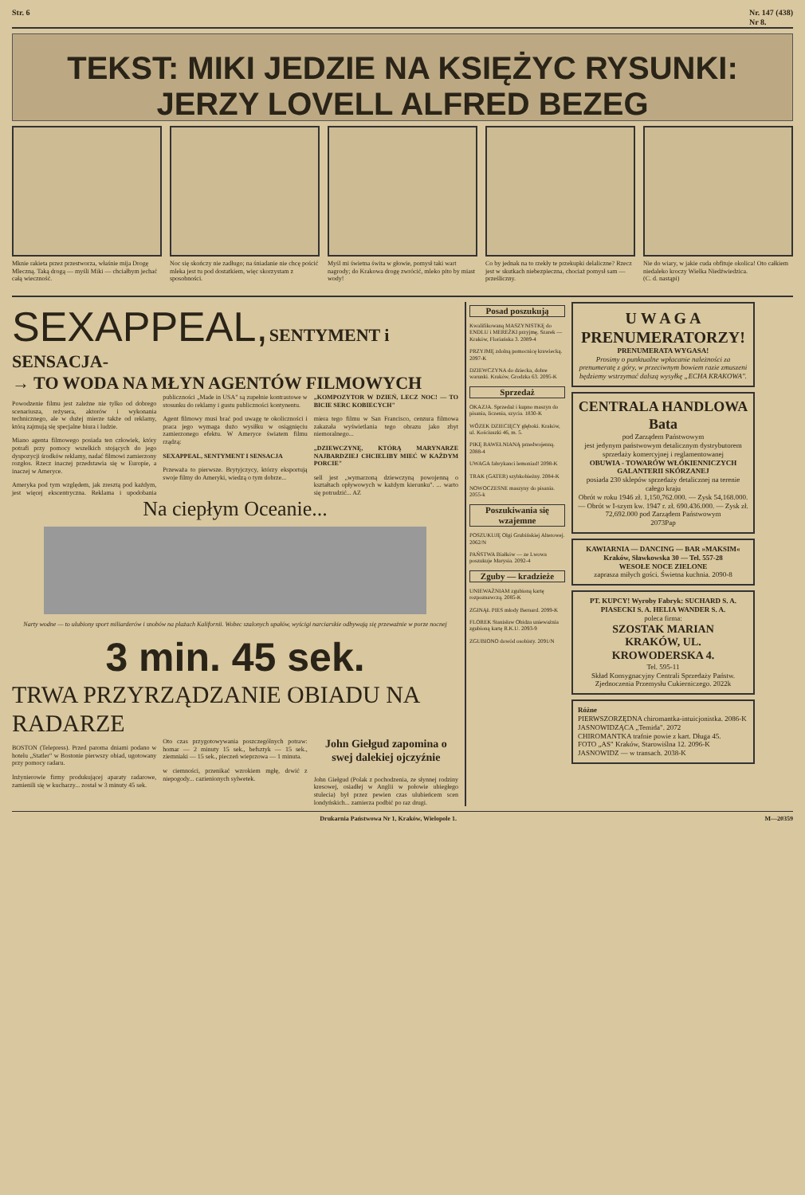Str. 6 Nr. 147 (438)
Nr 8.
TEKST: MIKI JEDZIE NA KSIĘŻYC RYSUNKI:
JERZY LOVELL ALFRED BEZEG
Mknie rakieta przez przestworza, właśnie mija Drogę Mleczną. Taką drogą — myśli Miki — chciałbym jechać całą wieczność.
Noc się skończy nie zadługo; na śniadanie nie chcę pościć mleka jest tu pod dostatkiem, więc skorzystam z sposobności.
Myśl mi świetna świta w głowie, pomysł taki wart nagrody; do Krakowa drogę zwrócić, mleko pito by miast wody!
Co by jednak na to rzekły te przekupki delaliczne? Rzecz jest w skutkach niebezpieczna, chociaż pomysł sam — prześliczny.
Nie do wiary, w jakie cuda obfituje okolica! Oto całkiem niedaleko kroczy Wielka Niedźwiedzica.
(C. d. nastąpi)
SEXAPPEAL, SENTYMENT i SENSACJA-
→ TO WODA NA MŁYN AGENTÓW FILMOWYCH
Powodzenie filmu jest zależne nie tylko od dobrego scenariusza, reżysera, aktorów i wykonania technicznego, ale w dużej mierze także od reklamy, którą zajmują się specjalne biura i ludzie.
Miano agenta filmowego posiada ten człowiek, który potrafi przy pomocy wszelkich stojących do jego dyspozycji środków reklamy, nadać filmowi zamierzony rozgłos. Rzecz inaczej przedstawia się w Europie, a inaczej w Ameryce.
Ameryka pod tym względem, jak zresztą pod każdym, jest więcej ekscentryczna. Reklama i upodobania publiczności „Made in USA" są zupełnie kontrastowe w stosunku do reklamy i gustu publiczności kontynentu.
Agent filmowy musi brać pod uwagę te okoliczności i praca jego wymaga dużo wysiłku w osiągnięciu zamierzonego efektu. W Ameryce światem filmu rządzą:
SEXAPPEAL, SENTYMENT I SENSACJA
Przeważa to pierwsze. Brytyjczycy, którzy eksportują swoje filmy do Ameryki, wiedzą o tym dobrze...
„KOMPOZYTOR W DZIEŃ, LECZ NOC! — TO BICIE SERC KOBIECYCH"
miera tego filmu w San Francisco, cenzura filmowa zakazała wyświetlania tego obrazu jako zbyt niemoralnego...
„DZIEWCZYNĘ, KTÓRĄ MARYNARZE NAJBARDZIEJ CHCIELIBY MIEĆ W KAŻDYM PORCIE"
sell jest „wymarzoną dziewczyną powojenną o kształtach opływowych w każdym kierunku". ... warto się potrudzić... AZ
Na ciepłym Oceanie...
Narty wodne — to ulubiony sport miliarderów i snobów na plażach Kalifornii. Wobec szalonych upałów, wyścigi narciarskie odbywają się przeważnie w porze nocnej
3 min. 45 sek.
TRWA PRZYRZĄDZANIE OBIADU NA RADARZE
BOSTON (Telepress). Przed paroma dniami podano w hotelu „Statler" w Bostonie pierwszy obiad, ugotowany przy pomocy radaru.
Inżynierowie firmy produkującej aparaty radarowe, zamienili się w kucharzy... został w 3 minuty 45 sek.
Oto czas przygotowywania poszczególnych potraw: homar — 2 minuty 15 sek., befsztyk — 15 sek., ziemniaki — 15 sek., pieczeń wieprzowa — 1 minuta.
w ciemności, przenikać wzrokiem mgłę, drwić z niepogody... cazienionych sylwetek.
John Giełgud zapomina o swej dalekiej ojczyźnie
John Giełgud (Polak z pochodzenia, ze słynnej rodziny kresowej, osiadłej w Anglii w połowie ubiegłego stulecia) był przez pewien czas ulubieńcem scen londyńskich... zamierza podbić po raz drugi.
Posad poszukują
Kwalifikowaną MASZYNISTKĘ do ENDLU i MEREŻKI przyjmę, Szarek — Kraków, Floriańska 3. 2089-4
PRZYJMĘ zdolną pomocnicę krawiecką. 2097-K
DZIEWCZYNA do dziecka, dobre warunki. Kraków, Grodzka 63. 2095-K
Sprzedaż
OKAZJA. Sprzedaż i kupno maszyn do pisania, liczenia, szycia. 1830-K
WÓZEK DZIECIĘCY głęboki. Kraków, ul. Kościuszki 46, m. 5.
PIKĘ BAWEŁNIANĄ przedwojenną. 2088-4
UWAGA fabrykanci lemoniad! 2098-K
TRAK (GATER) szybkobieżny. 2084-K
NOWOCZESNE maszyny do pisania. 2055-k
Poszukiwania się wzajemne
POSZUKUJĘ Olgi Grubińskiej Alterowej. 2062/N
PAŃSTWA Białków — ze Lwowa poszukuje Marysia. 2092-4
Zguby — kradzieże
UNIEWAŻNIAM zgubioną kartę rozpoznawczą. 2085-K
ZGINĄŁ PIES młody Bernard. 2099-K
FLOREK Stanisław Obidza unieważnia zgubioną kartę R.K.U. 2093-9
ZGUBIONO dowód osobisty. 2091/N
U W A G A
PRENUMERATORZY!
PRENUMERATA WYGASA!
Prosimy o punktualne wpłacanie należności za prenumeratę z góry, w przeciwnym bowiem razie zmuszeni będziemy wstrzymać dalszą wysyłkę „ECHA KRAKOWA".
CENTRALA HANDLOWA
Bata
pod Zarządem Państwowym
jest jedynym państwowym detalicznym dystrybutorem sprzedaży komercyjnej i reglamentowanej
OBUWIA - TOWARÓW WŁÓKIENNICZYCH GALANTERII SKÓRZANEJ
posiada 230 sklepów sprzedaży detalicznej na terenie całego kraju
Obrót w roku 1946 zł. 1,150,762.000. — Zysk 54,168.000. — Obrót w I-szym kw. 1947 r. zł. 690.436.000. — Zysk zł. 72,692.000 pod Zarządem Państwowym
2073Pap
KAWIARNIA — DANCING — BAR »MAKSIM«
Kraków, Sławkowska 30 — Tel. 557-28
WESOŁE NOCE ZIELONE
zaprasza miłych gości. Świetna kuchnia. 2090-8
PT. KUPCY! Wyroby Fabryk: SUCHARD S. A. PIASECKI S. A. HELIA WANDER S. A.
poleca firma:
SZOSTAK MARIAN
KRAKÓW, UL. KROWODERSKA 4.
Tel. 595-11
Skład Konsygnacyjny Centrali Sprzedaży Państw. Zjednoczenia Przemysłu Cukierniczego. 2022k
Różne
PIERWSZORZĘDNA chiromantka-intuicjonistka. 2086-K
JASNOWIDZĄCA „Temida". 2072
CHIROMANTKA trafnie powie z kart. Długa 45.
FOTO „AS" Kraków, Starowiślna 12. 2096-K
JASNOWIDZ — w transach. 2038-K
Drukarnia Państwowa Nr 1, Kraków, Wielopole 1. M—20359